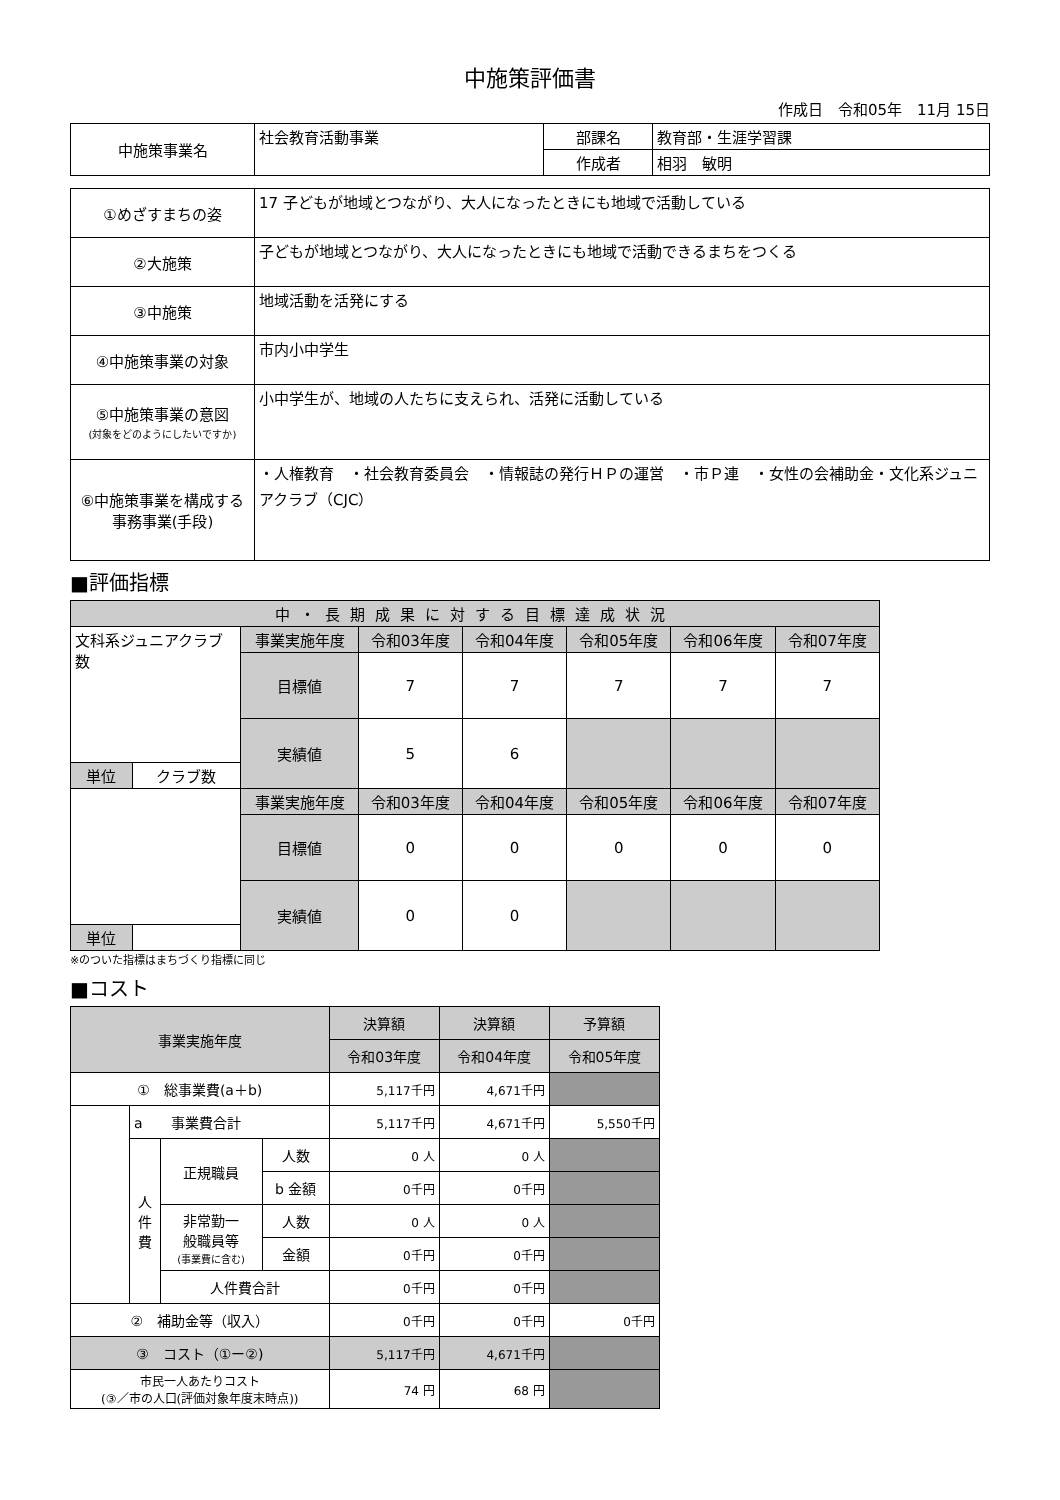中施策評価書
作成日　令和05年　11月 15日
| 中施策事業名 | 社会教育活動事業 | 部課名 | 教育部・生涯学習課 |
| | | 作成者 | 相羽 敏明 |
| ①めざすまちの姿 | 17 子どもが地域とつながり、大人になったときにも地域で活動している |
| ②大施策 | 子どもが地域とつながり、大人になったときにも地域で活動できるまちをつくる |
| ③中施策 | 地域活動を活発にする |
| ④中施策事業の対象 | 市内小中学生 |
| ⑤中施策事業の意図 (対象をどのようにしたいですか) | 小中学生が、地域の人たちに支えられ、活発に活動している |
| ⑥中施策事業を構成する 事務事業(手段) | ・人権教育 ・社会教育委員会 ・情報誌の発行ＨＰの運営 ・市Ｐ連 ・女性の会補助金・文化系ジュニアクラブ（CJC） |
■評価指標
| 中・長期成果に対する目標達成状況 | | | | | | | |
| 文科系ジュニアクラブ数 | | 事業実施年度 | 令和03年度 | 令和04年度 | 令和05年度 | 令和06年度 | 令和07年度 |
| | | 目標値 | 7 | 7 | 7 | 7 | 7 |
| | | 実績値 | 5 | 6 | | | |
| 単位 | クラブ数 | | | | | | |
| | | 事業実施年度 | 令和03年度 | 令和04年度 | 令和05年度 | 令和06年度 | 令和07年度 |
| | | 目標値 | 0 | 0 | 0 | 0 | 0 |
| | | 実績値 | 0 | 0 | | | |
| 単位 | | | | | | | |
※のついた指標はまちづくり指標に同じ
■コスト
| 事業実施年度 | | | | 決算額 | 決算額 | 予算額 |
| | | | | 令和03年度 | 令和04年度 | 令和05年度 |
| ① 総事業費(a＋b) | | | | 5,117千円 | 4,671千円 | |
| | a 事業費合計 | | | 5,117千円 | 4,671千円 | 5,550千円 |
| | 人 件 費 | 正規職員 | 人数 | 0 人 | 0 人 | |
| | | | b 金額 | 0千円 | 0千円 | |
| | | 非常勤一 般職員等 (事業費に含む) | 人数 | 0 人 | 0 人 | |
| | | | 金額 | 0千円 | 0千円 | |
| | | 人件費合計 | | 0千円 | 0千円 | |
| ② 補助金等（収入） | | | | 0千円 | 0千円 | 0千円 |
| ③ コスト（①ー②) | | | | 5,117千円 | 4,671千円 | |
| 市民一人あたりコスト (③／市の人口(評価対象年度末時点)) | | | | 74 円 | 68 円 | |